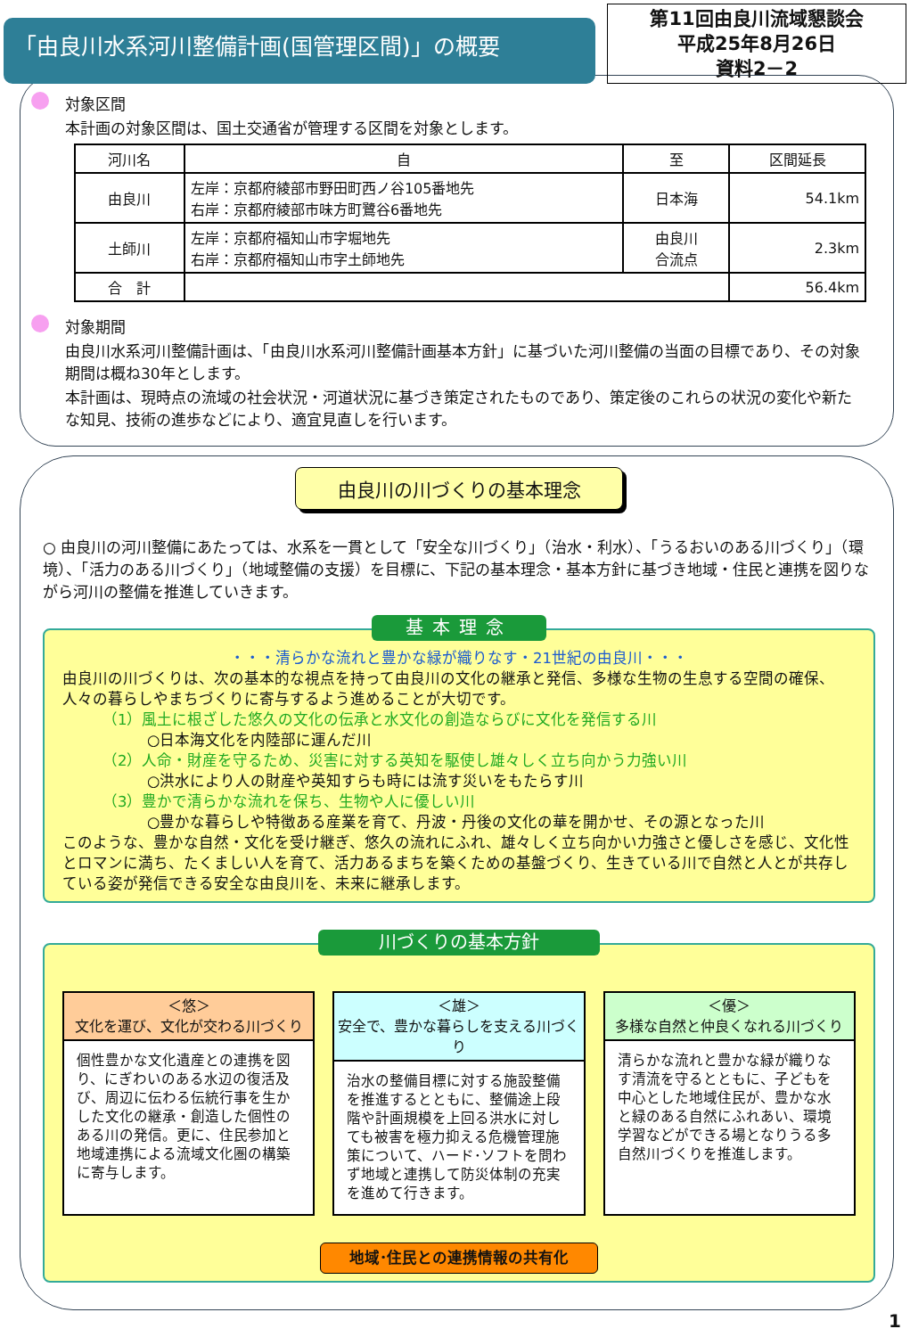「由良川水系河川整備計画(国管理区間)」の概要
第11回由良川流域懇談会
平成25年8月26日
資料2－2
対象区間
本計画の対象区間は、国土交通省が管理する区間を対象とします。
| 河川名 | 自 | 至 | 区間延長 |
| --- | --- | --- | --- |
| 由良川 | 左岸：京都府綾部市野田町西ノ谷105番地先 右岸：京都府綾部市味方町鷺谷6番地先 | 日本海 | 54.1km |
| 土師川 | 左岸：京都府福知山市字堀地先 右岸：京都府福知山市字土師地先 | 由良川 合流点 | 2.3km |
| 合 計 | | | 56.4km |
対象期間
由良川水系河川整備計画は、「由良川水系河川整備計画基本方針」に基づいた河川整備の当面の目標であり、その対象期間は概ね30年とします。
本計画は、現時点の流域の社会状況・河道状況に基づき策定されたものであり、策定後のこれらの状況の変化や新たな知見、技術の進歩などにより、適宜見直しを行います。
由良川の川づくりの基本理念
○ 由良川の河川整備にあたっては、水系を一貫として「安全な川づくり」（治水・利水）、「うるおいのある川づくり」（環境）、「活力のある川づくり」（地域整備の支援）を目標に、下記の基本理念・基本方針に基づき地域・住民と連携を図りながら河川の整備を推進していきます。
基本理念
・・・清らかな流れと豊かな緑が織りなす・21世紀の由良川・・・
由良川の川づくりは、次の基本的な視点を持って由良川の文化の継承と発信、多様な生物の生息する空間の確保、人々の暮らしやまちづくりに寄与するよう進めることが大切です。
（1）風土に根ざした悠久の文化の伝承と水文化の創造ならびに文化を発信する川
○日本海文化を内陸部に運んだ川
（2）人命・財産を守るため、災害に対する英知を駆使し雄々しく立ち向かう力強い川
○洪水により人の財産や英知すらも時には流す災いをもたらす川
（3）豊かで清らかな流れを保ち、生物や人に優しい川
○豊かな暮らしや特徴ある産業を育て、丹波・丹後の文化の華を開かせ、その源となった川
このような、豊かな自然・文化を受け継ぎ、悠久の流れにふれ、雄々しく立ち向かい力強さと優しさを感じ、文化性とロマンに満ち、たくましい人を育て、活力あるまちを築くための基盤づくり、生きている川で自然と人とが共存している姿が発信できる安全な由良川を、未来に継承します。
川づくりの基本方針
＜悠＞
文化を運び、文化が交わる川づくり
個性豊かな文化遺産との連携を図り、にぎわいのある水辺の復活及び、周辺に伝わる伝統行事を生かした文化の継承・創造した個性のある川の発信。更に、住民参加と地域連携による流域文化圏の構築に寄与します。
＜雄＞
安全で、豊かな暮らしを支える川づくり
治水の整備目標に対する施設整備を推進するとともに、整備途上段階や計画規模を上回る洪水に対しても被害を極力抑える危機管理施策について、ハード･ソフトを問わず地域と連携して防災体制の充実を進めて行きます。
＜優＞
多様な自然と仲良くなれる川づくり
清らかな流れと豊かな緑が織りなす清流を守るとともに、子どもを中心とした地域住民が、豊かな水と緑のある自然にふれあい、環境学習などができる場となりうる多自然川づくりを推進します。
地域･住民との連携情報の共有化
1